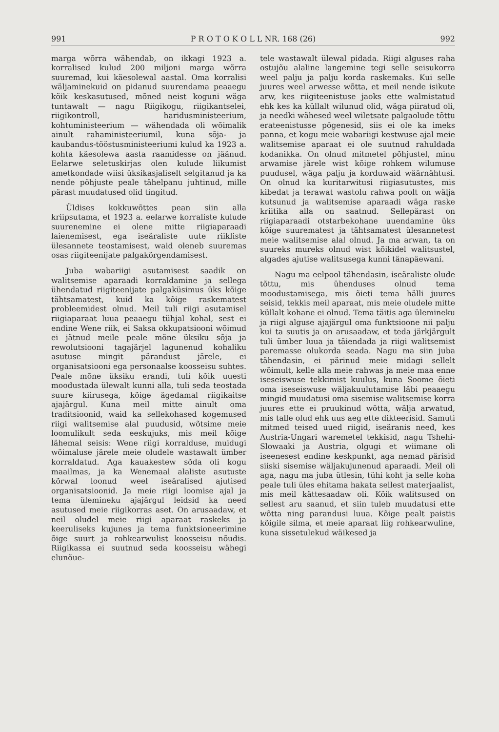991 P R O T O K O L L NR. 168 (26) 992
marga wõrra wähendab, on ikkagi 1923 a. korralised kulud 200 miljoni marga wõrra suuremad, kui käesolewal aastal. Oma korralisi wäljaminekuid on pidanud suurendama peaaegu kõik keskasutused, mõned neist koguni wäga tuntawalt — nagu Riigikogu, riigikantselei, riigikontroll, haridusministeerium, kohtuministeerium — wähendada oli wõimalik ainult rahaministeeriumil, kuna sõja- ja kaubandus-tööstusministeeriumi kulud ka 1923 a. kohta käesolewa aasta raamidesse on jäänud. Eelarwe seletuskirjas olen kulude liikumist ametkondade wiisi üksikasjaliselt selgitanud ja ka nende põhjuste peale tähelpanu juhtinud, mille pärast muudatused olid tingitud.
Üldises kokkuwõttes pean siin alla kriipsutama, et 1923 a. eelarwe korraliste kulude suurenemine ei olene mitte riigiaparaadi laienemisest, ega iseäraliste uute riikliste ülesannete teostamisest, waid oleneb suuremas osas riigiteenijate palgakõrgendamisest.
Juba wabariigi asutamisest saadik on walitsemise aparaadi korraldamine ja sellega ühendatud riigiteenijate palgaküsimus üks kõige tähtsamatest, kuid ka kõige raskematest probleemidest olnud. Meil tuli riigi asutamisel riigiaparaat luua peaaegu tühjal kohal, sest ei endine Wene riik, ei Saksa okkupatsiooni wõimud ei jätnud meile peale mõne üksiku sõja ja rewolutsiooni tagajärjel lagunenud kohaliku asutuse mingit pärandust järele, ei organisatsiooni ega personaalse koosseisu suhtes. Peale mõne üksiku erandi, tuli kõik uuesti moodustada ülewalt kunni alla, tuli seda teostada suure kiirusega, kõige ägedamal riigikaitse ajajärgul. Kuna meil mitte ainult oma traditsioonid, waid ka sellekohased kogemused riigi walitsemise alal puudusid, wõtsime meie loomulikult seda eeskujuks, mis meil kõige lähemal seisis: Wene riigi korralduse, muidugi wõimaluse järele meie oludele wastawalt ümber korraldatud. Aga kauakestew sõda oli kogu maailmas, ja ka Wenemaal alaliste asutuste kõrwal loonud weel iseäralised ajutised organisatsioonid. Ja meie riigi loomise ajal ja tema ülemineku ajajärgul leidsid ka need asutused meie riigikorras aset. On arusaadaw, et neil oludel meie riigi aparaat raskeks ja keeruliseks kujunes ja tema funktsioneerimine õige suurt ja rohkearwulist koosseisu nõudis. Riigikassa ei suutnud seda koosseisu wähegi elunõue-
tele wastawalt ülewal pidada. Riigi alguses raha ostujõu alaline langemine tegi selle seisukorra weel palju ja palju korda raskemaks. Kui selle juures weel arwesse wõtta, et meil nende isikute arw, kes riigiteenistuse jaoks ette walmistatud ehk kes ka küllalt wilunud olid, wäga piiratud oli, ja needki wähesed weel wiletsate palgaolude tõttu erateenistusse põgenesid, siis ei ole ka imeks panna, et kogu meie wabariigi kestwuse ajal meie walitsemise aparaat ei ole suutnud rahuldada kodanikka. On olnud mitmetel põhjustel, minu arwamise järele wist kõige rohkem wilumuse puudusel, wäga palju ja korduwaid wäärnähtusi. On olnud ka kuritarwitusi riigiasutustes, mis kibedat ja terawat wastolu rahwa poolt on wälja kutsunud ja walitsemise aparaadi wäga raske kriitika alla on saatnud. Sellepärast on riigiaparaadi otstarbekohane uuendamine üks kõige suurematest ja tähtsamatest ülesannetest meie walitsemise alal olnud. Ja ma arwan, ta on suureks mureks olnud wist kõikidel walitsustel, algades ajutise walitsusega kunni tänapäewani.
Nagu ma eelpool tähendasin, iseäraliste olude tõttu, mis ühenduses olnud tema moodustamisega, mis õieti tema hälli juures seisid, tekkis meil aparaat, mis meie oludele mitte küllalt kohane ei olnud. Tema täitis aga ülemineku ja riigi alguse ajajärgul oma funktsioone nii palju kui ta suutis ja on arusaadaw, et teda järkjärgult tuli ümber luua ja täiendada ja riigi walitsemist paremasse olukorda seada. Nagu ma siin juba tähendasin, ei pärinud meie midagi sellelt wõimult, kelle alla meie rahwas ja meie maa enne iseseiswuse tekkimist kuulus, kuna Soome õieti oma iseseiswuse wäljakuulutamise läbi peaaegu mingid muudatusi oma sisemise walitsemise korra juures ette ei pruukinud wõtta, wälja arwatud, mis talle olud ehk uus aeg ette dikteerisid. Samuti mitmed teised uued riigid, iseäranis need, kes Austria-Ungari waremetel tekkisid, nagu Tshehi-Slowaaki ja Austria, olgugi et wiimane oli iseenesest endine keskpunkt, aga nemad pärisid siiski sisemise wäljakujunenud aparaadi. Meil oli aga, nagu ma juba ütlesin, tühi koht ja selle koha peale tuli üles ehitama hakata sellest materjaalist, mis meil kättesaadaw oli. Kõik walitsused on sellest aru saanud, et siin tuleb muudatusi ette wõtta ning parandusi luua. Kõige pealt paistis kõigile silma, et meie aparaat liig rohkearwuline, kuna sissetulekud wäikesed ja